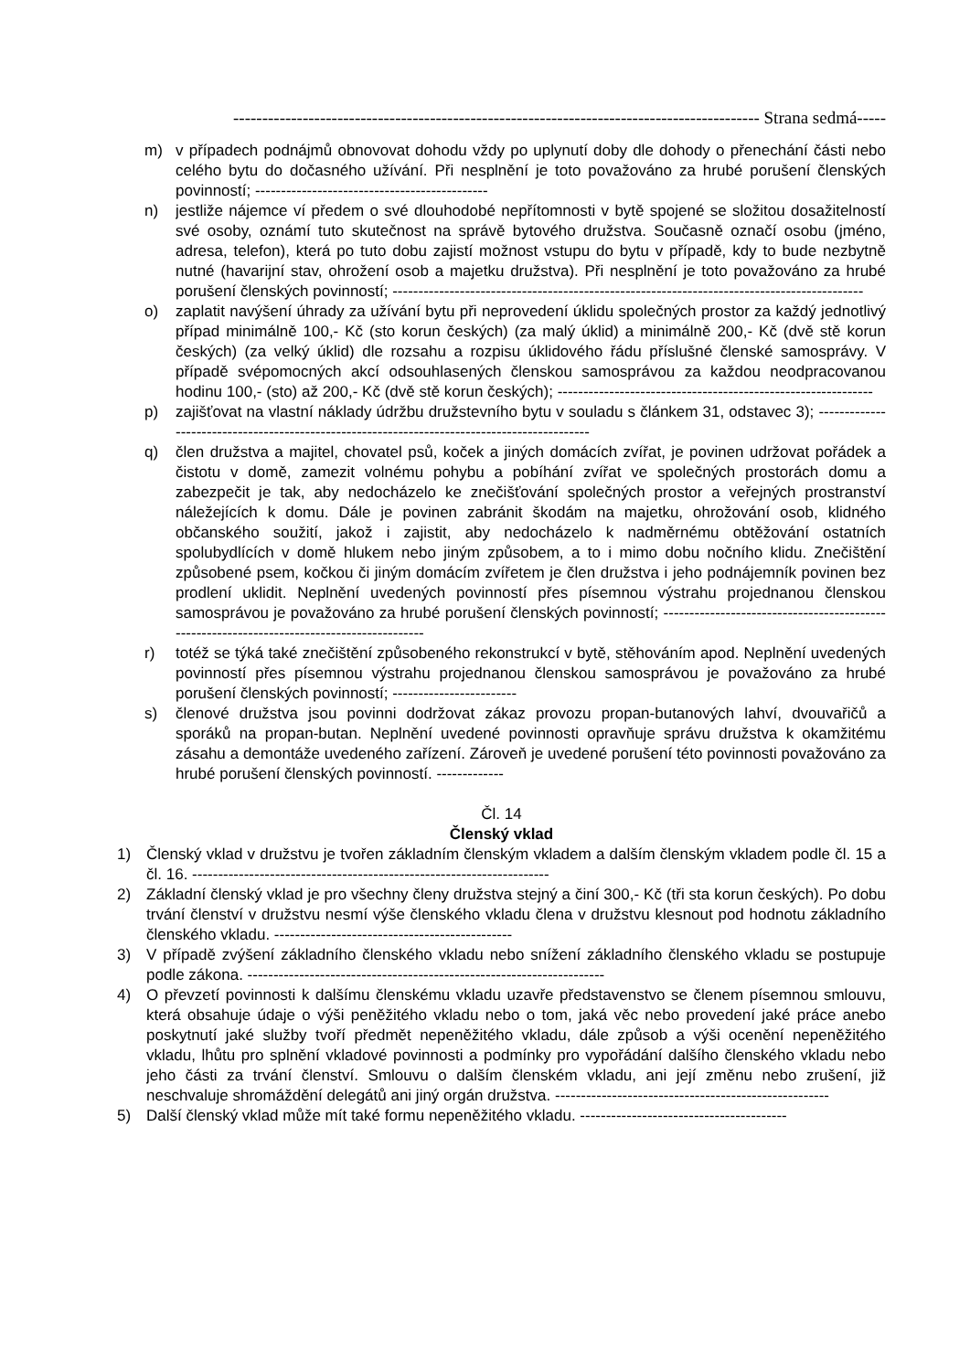------------------------------------------------------------------------------------------- Strana sedmá-----
m) v případech podnájmů obnovovat dohodu vždy po uplynutí doby dle dohody o přenechání části nebo celého bytu do dočasného užívání. Při nesplnění je toto považováno za hrubé porušení členských povinností; ---------------------------------------------
n) jestliže nájemce ví předem o své dlouhodobé nepřítomnosti v bytě spojené se složitou dosažitelností své osoby, oznámí tuto skutečnost na správě bytového družstva. Současně označí osobu (jméno, adresa, telefon), která po tuto dobu zajistí možnost vstupu do bytu v případě, kdy to bude nezbytně nutné (havarijní stav, ohrožení osob a majetku družstva). Při nesplnění je toto považováno za hrubé porušení členských povinností; -------------------------------------------------------------------------------------------
o) zaplatit navýšení úhrady za užívání bytu při neprovedení úklidu společných prostor za každý jednotlivý případ minimálně 100,- Kč (sto korun českých) (za malý úklid) a minimálně 200,- Kč (dvě stě korun českých) (za velký úklid) dle rozsahu a rozpisu úklidového řádu příslušné členské samosprávy. V případě svépomocných akcí odsouhlasených členskou samosprávou za každou neodpracovanou hodinu 100,- (sto) až 200,- Kč (dvě stě korun českých); -------------------------------------------------------------
p) zajišťovat na vlastní náklady údržbu družstevního bytu v souladu s článkem 31, odstavec 3); ---------------------------------------------------------------------------------------------
q) člen družstva a majitel, chovatel psů, koček a jiných domácích zvířat, je povinen udržovat pořádek a čistotu v domě, zamezit volnému pohybu a pobíhání zvířat ve společných prostorách domu a zabezpečit je tak, aby nedocházelo ke znečišťování společných prostor a veřejných prostranství náležejících k domu. Dále je povinen zabránit škodám na majetku, ohrožování osob, klidného občanského soužití, jakož i zajistit, aby nedocházelo k nadměrnému obtěžování ostatních spolubydlících v domě hlukem nebo jiným způsobem, a to i mimo dobu nočního klidu. Znečištění způsobené psem, kočkou či jiným domácím zvířetem je člen družstva i jeho podnájemník povinen bez prodlení uklidit. Neplnění uvedených povinností přes písemnou výstrahu projednanou členskou samosprávou je považováno za hrubé porušení členských povinností; -------------------------------------------------------------------------------------------
r) totéž se týká také znečištění způsobeného rekonstrukcí v bytě, stěhováním apod. Neplnění uvedených povinností přes písemnou výstrahu projednanou členskou samosprávou je považováno za hrubé porušení členských povinností; ------------------------
s) členové družstva jsou povinni dodržovat zákaz provozu propan-butanových lahví, dvouvařičů a sporáků na propan-butan. Neplnění uvedené povinnosti opravňuje správu družstva k okamžitému zásahu a demontáže uvedeného zařízení. Zároveň je uvedené porušení této povinnosti považováno za hrubé porušení členských povinností. -------------
Čl. 14
Členský vklad
1) Členský vklad v družstvu je tvořen základním členským vkladem a dalším členským vkladem podle čl. 15 a čl. 16. ---------------------------------------------------------------------
2) Základní členský vklad je pro všechny členy družstva stejný a činí 300,- Kč (tři sta korun českých). Po dobu trvání členství v družstvu nesmí výše členského vkladu člena v družstvu klesnout pod hodnotu základního členského vkladu. ----------------------------------------------
3) V případě zvýšení základního členského vkladu nebo snížení základního členského vkladu se postupuje podle zákona. ---------------------------------------------------------------------
4) O převzetí povinnosti k dalšímu členskému vkladu uzavře představenstvo se členem písemnou smlouvu, která obsahuje údaje o výši peněžitého vkladu nebo o tom, jaká věc nebo provedení jaké práce anebo poskytnutí jaké služby tvoří předmět nepeněžitého vkladu, dále způsob a výši ocenění nepeněžitého vkladu, lhůtu pro splnění vkladové povinnosti a podmínky pro vypořádání dalšího členského vkladu nebo jeho části za trvání členství. Smlouvu o dalším členském vkladu, ani její změnu nebo zrušení, již neschvaluje shromáždění delegátů ani jiný orgán družstva. -----------------------------------------------------
5) Další členský vklad může mít také formu nepeněžitého vkladu. ----------------------------------------